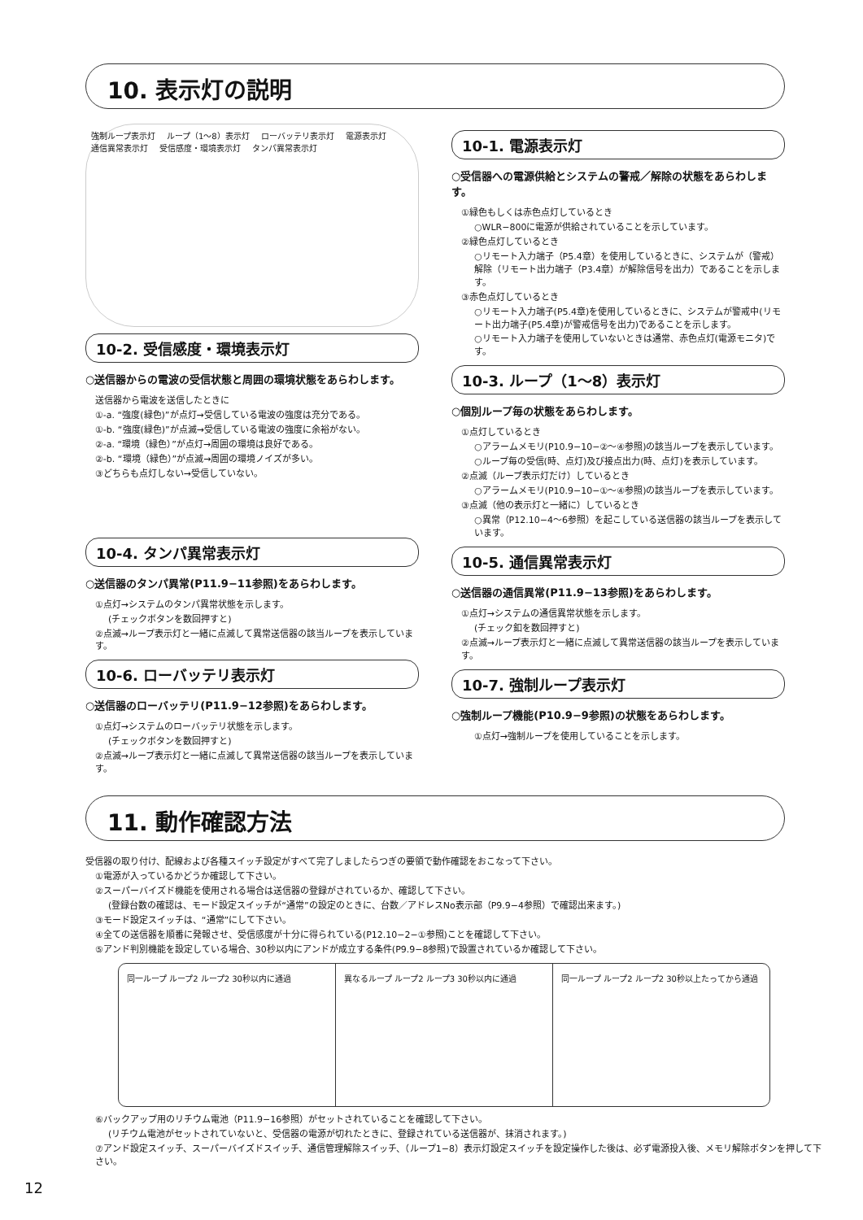10. 表示灯の説明
強制ループ表示灯 ループ（1～8）表示灯 ローバッテリ表示灯 電源表示灯 通信異常表示灯 受信感度・環境表示灯 タンパ異常表示灯
10-2. 受信感度・環境表示灯
○送信器からの電波の受信状態と周囲の環境状態をあらわします。
送信器から電波を送信したときに
①-a. “強度(緑色)”が点灯→受信している電波の強度は充分である。
①-b. “強度(緑色)”が点滅→受信している電波の強度に余裕がない。
②-a. “環境（緑色）”が点灯→周囲の環境は良好である。
②-b. “環境（緑色）”が点滅→周囲の環境ノイズが多い。
③どちらも点灯しない→受信していない。
10-4. タンパ異常表示灯
○送信器のタンパ異常(P11.9−11参照)をあらわします。
①点灯→システムのタンパ異常状態を示します。
(チェックボタンを数回押すと)
②点滅→ループ表示灯と一緒に点滅して異常送信器の該当ループを表示しています。
10-6. ローバッテリ表示灯
○送信器のローバッテリ(P11.9−12参照)をあらわします。
①点灯→システムのローバッテリ状態を示します。
(チェックボタンを数回押すと)
②点滅→ループ表示灯と一緒に点滅して異常送信器の該当ループを表示しています。
10-1. 電源表示灯
○受信器への電源供給とシステムの警戒／解除の状態をあらわします。
①緑色もしくは赤色点灯しているとき
○WLR−800に電源が供給されていることを示しています。
②緑色点灯しているとき
○リモート入力端子（P5.4章）を使用しているときに、システムが（警戒）解除（リモート出力端子（P3.4章）が解除信号を出力）であることを示します。
③赤色点灯しているとき
○リモート入力端子(P5.4章)を使用しているときに、システムが警戒中(リモート出力端子(P5.4章)が警戒信号を出力)であることを示します。
○リモート入力端子を使用していないときは通常、赤色点灯(電源モニタ)です。
10-3. ループ（1～8）表示灯
○個別ループ毎の状態をあらわします。
①点灯しているとき
○アラームメモリ(P10.9−10−②～④参照)の該当ループを表示しています。
○ループ毎の受信(時、点灯)及び接点出力(時、点灯)を表示しています。
②点滅（ループ表示灯だけ）しているとき
○アラームメモリ(P10.9−10−①～④参照)の該当ループを表示しています。
③点滅（他の表示灯と一緒に）しているとき
○異常（P12.10−4～6参照）を起こしている送信器の該当ループを表示しています。
10-5. 通信異常表示灯
○送信器の通信異常(P11.9−13参照)をあらわします。
①点灯→システムの通信異常状態を示します。
(チェック釦を数回押すと)
②点滅→ループ表示灯と一緒に点滅して異常送信器の該当ループを表示しています。
10-7. 強制ループ表示灯
○強制ループ機能(P10.9−9参照)の状態をあらわします。
①点灯→強制ループを使用していることを示します。
11. 動作確認方法
受信器の取り付け、配線および各種スイッチ設定がすべて完了しましたらつぎの要領で動作確認をおこなって下さい。
①電源が入っているかどうか確認して下さい。
②スーパーバイズド機能を使用される場合は送信器の登録がされているか、確認して下さい。
(登録台数の確認は、モード設定スイッチが“通常”の設定のときに、台数／アドレスNo表示部（P9.9−4参照）で確認出来ます。)
③モード設定スイッチは、“通常”にして下さい。
④全ての送信器を順番に発報させ、受信感度が十分に得られている(P12.10−2−①参照)ことを確認して下さい。
⑤アンド判別機能を設定している場合、30秒以内にアンドが成立する条件(P9.9−8参照)で設置されているか確認して下さい。
同一ループ ループ2 ループ2 30秒以内に通過
異なるループ ループ2 ループ3 30秒以内に通過
同一ループ ループ2 ループ2 30秒以上たってから通過
⑥バックアップ用のリチウム電池（P11.9−16参照）がセットされていることを確認して下さい。
(リチウム電池がセットされていないと、受信器の電源が切れたときに、登録されている送信器が、抹消されます。)
⑦アンド設定スイッチ、スーパーバイズドスイッチ、通信管理解除スイッチ、（ループ1−8）表示灯設定スイッチを設定操作した後は、必ず電源投入後、メモリ解除ボタンを押して下さい。
12